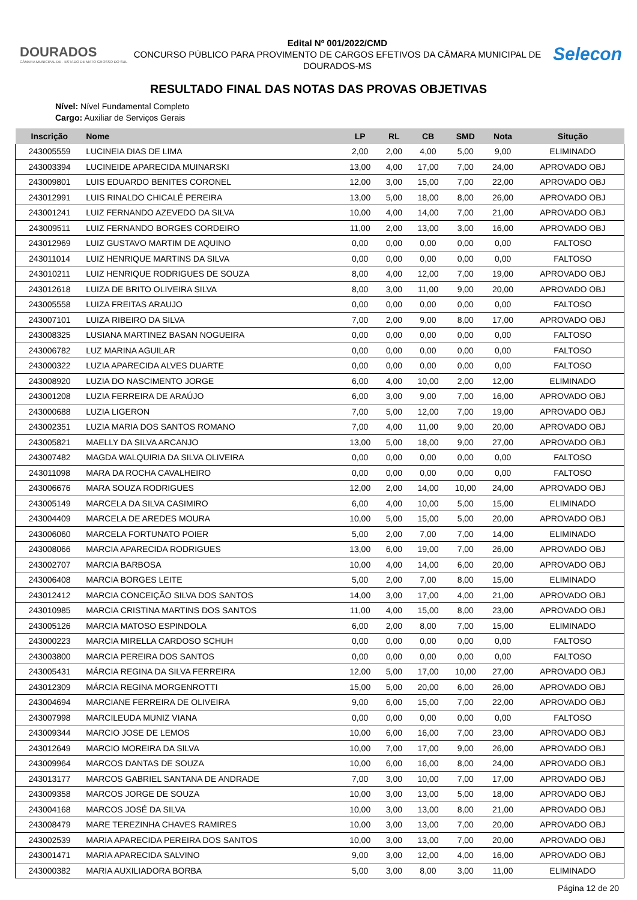DOURADOS
CÂMARA MUNICIPAL DE · ESTADO DE MATO GROSSO DO SUL
Edital Nº 001/2022/CMD
CONCURSO PÚBLICO PARA PROVIMENTO DE CARGOS EFETIVOS DA CÂMARA MUNICIPAL DE DOURADOS-MS
Selecon
RESULTADO FINAL DAS NOTAS DAS PROVAS OBJETIVAS
Nível: Nível Fundamental Completo
Cargo: Auxiliar de Serviços Gerais
| Inscrição | Nome | LP | RL | CB | SMD | Nota | Situção |
| --- | --- | --- | --- | --- | --- | --- | --- |
| 243005559 | LUCINEIA DIAS DE LIMA | 2,00 | 2,00 | 4,00 | 5,00 | 9,00 | ELIMINADO |
| 243003394 | LUCINEIDE APARECIDA MUINARSKI | 13,00 | 4,00 | 17,00 | 7,00 | 24,00 | APROVADO OBJ |
| 243009801 | LUIS EDUARDO BENITES CORONEL | 12,00 | 3,00 | 15,00 | 7,00 | 22,00 | APROVADO OBJ |
| 243012991 | LUIS RINALDO CHICALÉ PEREIRA | 13,00 | 5,00 | 18,00 | 8,00 | 26,00 | APROVADO OBJ |
| 243001241 | LUIZ FERNANDO AZEVEDO DA SILVA | 10,00 | 4,00 | 14,00 | 7,00 | 21,00 | APROVADO OBJ |
| 243009511 | LUIZ FERNANDO BORGES CORDEIRO | 11,00 | 2,00 | 13,00 | 3,00 | 16,00 | APROVADO OBJ |
| 243012969 | LUIZ GUSTAVO MARTIM DE AQUINO | 0,00 | 0,00 | 0,00 | 0,00 | 0,00 | FALTOSO |
| 243011014 | LUIZ HENRIQUE MARTINS DA SILVA | 0,00 | 0,00 | 0,00 | 0,00 | 0,00 | FALTOSO |
| 243010211 | LUIZ HENRIQUE RODRIGUES DE SOUZA | 8,00 | 4,00 | 12,00 | 7,00 | 19,00 | APROVADO OBJ |
| 243012618 | LUIZA DE BRITO OLIVEIRA SILVA | 8,00 | 3,00 | 11,00 | 9,00 | 20,00 | APROVADO OBJ |
| 243005558 | LUIZA FREITAS ARAUJO | 0,00 | 0,00 | 0,00 | 0,00 | 0,00 | FALTOSO |
| 243007101 | LUIZA RIBEIRO DA SILVA | 7,00 | 2,00 | 9,00 | 8,00 | 17,00 | APROVADO OBJ |
| 243008325 | LUSIANA MARTINEZ BASAN NOGUEIRA | 0,00 | 0,00 | 0,00 | 0,00 | 0,00 | FALTOSO |
| 243006782 | LUZ MARINA AGUILAR | 0,00 | 0,00 | 0,00 | 0,00 | 0,00 | FALTOSO |
| 243000322 | LUZIA APARECIDA ALVES DUARTE | 0,00 | 0,00 | 0,00 | 0,00 | 0,00 | FALTOSO |
| 243008920 | LUZIA DO NASCIMENTO JORGE | 6,00 | 4,00 | 10,00 | 2,00 | 12,00 | ELIMINADO |
| 243001208 | LUZIA FERREIRA DE ARAÚJO | 6,00 | 3,00 | 9,00 | 7,00 | 16,00 | APROVADO OBJ |
| 243000688 | LUZIA LIGERON | 7,00 | 5,00 | 12,00 | 7,00 | 19,00 | APROVADO OBJ |
| 243002351 | LUZIA MARIA DOS SANTOS ROMANO | 7,00 | 4,00 | 11,00 | 9,00 | 20,00 | APROVADO OBJ |
| 243005821 | MAELLY DA SILVA ARCANJO | 13,00 | 5,00 | 18,00 | 9,00 | 27,00 | APROVADO OBJ |
| 243007482 | MAGDA WALQUIRIA DA SILVA OLIVEIRA | 0,00 | 0,00 | 0,00 | 0,00 | 0,00 | FALTOSO |
| 243011098 | MARA DA ROCHA CAVALHEIRO | 0,00 | 0,00 | 0,00 | 0,00 | 0,00 | FALTOSO |
| 243006676 | MARA SOUZA RODRIGUES | 12,00 | 2,00 | 14,00 | 10,00 | 24,00 | APROVADO OBJ |
| 243005149 | MARCELA DA SILVA CASIMIRO | 6,00 | 4,00 | 10,00 | 5,00 | 15,00 | ELIMINADO |
| 243004409 | MARCELA DE AREDES MOURA | 10,00 | 5,00 | 15,00 | 5,00 | 20,00 | APROVADO OBJ |
| 243006060 | MARCELA FORTUNATO POIER | 5,00 | 2,00 | 7,00 | 7,00 | 14,00 | ELIMINADO |
| 243008066 | MARCIA APARECIDA RODRIGUES | 13,00 | 6,00 | 19,00 | 7,00 | 26,00 | APROVADO OBJ |
| 243002707 | MARCIA BARBOSA | 10,00 | 4,00 | 14,00 | 6,00 | 20,00 | APROVADO OBJ |
| 243006408 | MARCIA BORGES LEITE | 5,00 | 2,00 | 7,00 | 8,00 | 15,00 | ELIMINADO |
| 243012412 | MARCIA CONCEIÇÃO SILVA DOS SANTOS | 14,00 | 3,00 | 17,00 | 4,00 | 21,00 | APROVADO OBJ |
| 243010985 | MARCIA CRISTINA MARTINS DOS SANTOS | 11,00 | 4,00 | 15,00 | 8,00 | 23,00 | APROVADO OBJ |
| 243005126 | MARCIA MATOSO ESPINDOLA | 6,00 | 2,00 | 8,00 | 7,00 | 15,00 | ELIMINADO |
| 243000223 | MARCIA MIRELLA CARDOSO SCHUH | 0,00 | 0,00 | 0,00 | 0,00 | 0,00 | FALTOSO |
| 243003800 | MARCIA PEREIRA DOS SANTOS | 0,00 | 0,00 | 0,00 | 0,00 | 0,00 | FALTOSO |
| 243005431 | MÁRCIA REGINA DA SILVA FERREIRA | 12,00 | 5,00 | 17,00 | 10,00 | 27,00 | APROVADO OBJ |
| 243012309 | MÁRCIA REGINA MORGENROTTI | 15,00 | 5,00 | 20,00 | 6,00 | 26,00 | APROVADO OBJ |
| 243004694 | MARCIANE FERREIRA DE OLIVEIRA | 9,00 | 6,00 | 15,00 | 7,00 | 22,00 | APROVADO OBJ |
| 243007998 | MARCILEUDA MUNIZ VIANA | 0,00 | 0,00 | 0,00 | 0,00 | 0,00 | FALTOSO |
| 243009344 | MARCIO JOSE DE LEMOS | 10,00 | 6,00 | 16,00 | 7,00 | 23,00 | APROVADO OBJ |
| 243012649 | MARCIO MOREIRA DA SILVA | 10,00 | 7,00 | 17,00 | 9,00 | 26,00 | APROVADO OBJ |
| 243009964 | MARCOS DANTAS DE SOUZA | 10,00 | 6,00 | 16,00 | 8,00 | 24,00 | APROVADO OBJ |
| 243013177 | MARCOS GABRIEL SANTANA DE ANDRADE | 7,00 | 3,00 | 10,00 | 7,00 | 17,00 | APROVADO OBJ |
| 243009358 | MARCOS JORGE DE SOUZA | 10,00 | 3,00 | 13,00 | 5,00 | 18,00 | APROVADO OBJ |
| 243004168 | MARCOS JOSÉ DA SILVA | 10,00 | 3,00 | 13,00 | 8,00 | 21,00 | APROVADO OBJ |
| 243008479 | MARE TEREZINHA CHAVES RAMIRES | 10,00 | 3,00 | 13,00 | 7,00 | 20,00 | APROVADO OBJ |
| 243002539 | MARIA APARECIDA PEREIRA DOS SANTOS | 10,00 | 3,00 | 13,00 | 7,00 | 20,00 | APROVADO OBJ |
| 243001471 | MARIA APARECIDA SALVINO | 9,00 | 3,00 | 12,00 | 4,00 | 16,00 | APROVADO OBJ |
| 243000382 | MARIA AUXILIADORA BORBA | 5,00 | 3,00 | 8,00 | 3,00 | 11,00 | ELIMINADO |
Página 12 de 20